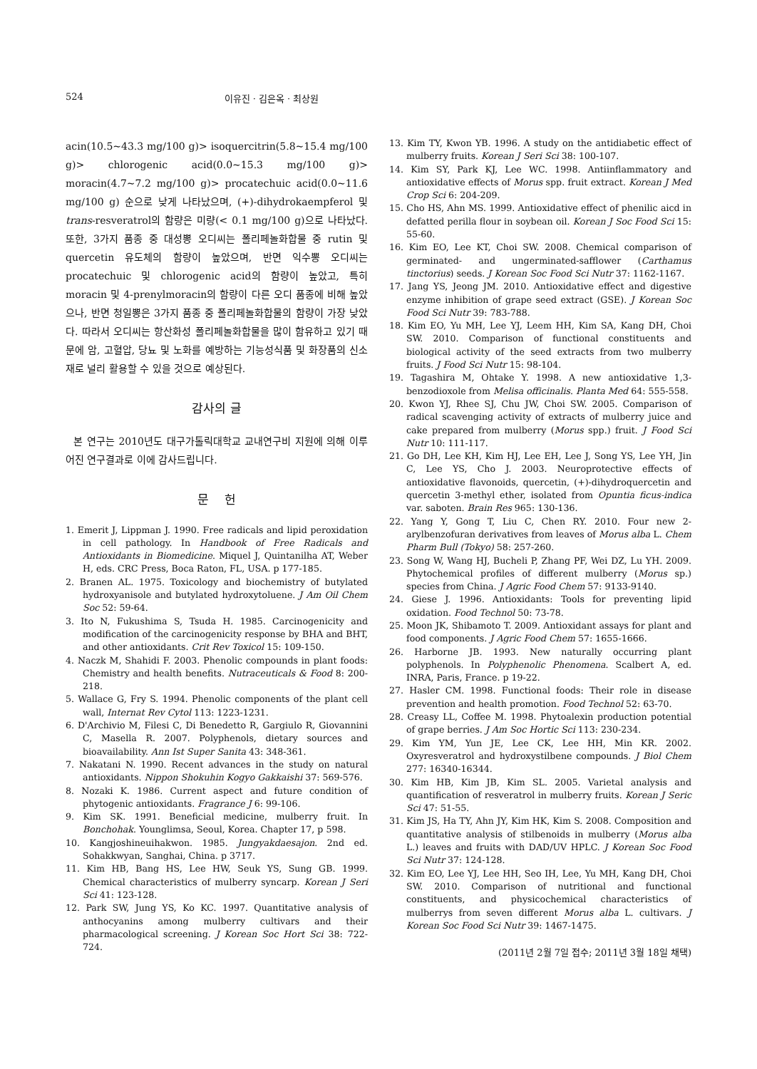524 이유진 · 김은옥 · 최상원
acin(10.5~43.3 mg/100 g)> isoquercitrin(5.8~15.4 mg/100 g)> chlorogenic acid(0.0~15.3 mg/100 g)> moracin(4.7~7.2 mg/100 g)> procatechuic acid(0.0~11.6 mg/100 g) 순으로 낮게 나타났으며, (+)-dihydrokaempferol 및 trans-resveratrol의 함량은 미량(< 0.1 mg/100 g)으로 나타났다. 또한, 3가지 품종 중 대성뽕 오디씨는 폴리페놀화합물 중 rutin 및 quercetin 유도체의 함량이 높았으며, 반면 익수뽕 오디씨는 procatechuic 및 chlorogenic acid의 함량이 높았고, 특히 moracin 및 4-prenylmoracin의 함량이 다른 오디 품종에 비해 높았으나, 반면 청일뽕은 3가지 품종 중 폴리페놀화합물의 함량이 가장 낮았다. 따라서 오디씨는 항산화성 폴리페놀화합물을 많이 함유하고 있기 때문에 암, 고혈압, 당뇨 및 노화를 예방하는 기능성식품 및 화장품의 신소재로 널리 활용할 수 있을 것으로 예상된다.
감사의 글
본 연구는 2010년도 대구가톨릭대학교 교내연구비 지원에 의해 이루어진 연구결과로 이에 감사드립니다.
문 헌
1. Emerit J, Lippman J. 1990. Free radicals and lipid peroxidation in cell pathology. In Handbook of Free Radicals and Antioxidants in Biomedicine. Miquel J, Quintanilha AT, Weber H, eds. CRC Press, Boca Raton, FL, USA. p 177-185.
2. Branen AL. 1975. Toxicology and biochemistry of butylated hydroxyanisole and butylated hydroxytoluene. J Am Oil Chem Soc 52: 59-64.
3. Ito N, Fukushima S, Tsuda H. 1985. Carcinogenicity and modification of the carcinogenicity response by BHA and BHT, and other antioxidants. Crit Rev Toxicol 15: 109-150.
4. Naczk M, Shahidi F. 2003. Phenolic compounds in plant foods: Chemistry and health benefits. Nutraceuticals & Food 8: 200-218.
5. Wallace G, Fry S. 1994. Phenolic components of the plant cell wall, Internat Rev Cytol 113: 1223-1231.
6. D'Archivio M, Filesi C, Di Benedetto R, Gargiulo R, Giovannini C, Masella R. 2007. Polyphenols, dietary sources and bioavailability. Ann Ist Super Sanita 43: 348-361.
7. Nakatani N. 1990. Recent advances in the study on natural antioxidants. Nippon Shokuhin Kogyo Gakkaishi 37: 569-576.
8. Nozaki K. 1986. Current aspect and future condition of phytogenic antioxidants. Fragrance J 6: 99-106.
9. Kim SK. 1991. Beneficial medicine, mulberry fruit. In Bonchohak. Younglimsa, Seoul, Korea. Chapter 17, p 598.
10. Kangjoshineuihakwon. 1985. Jungyakdaesajon. 2nd ed. Sohakkwyan, Sanghai, China. p 3717.
11. Kim HB, Bang HS, Lee HW, Seuk YS, Sung GB. 1999. Chemical characteristics of mulberry syncarp. Korean J Seri Sci 41: 123-128.
12. Park SW, Jung YS, Ko KC. 1997. Quantitative analysis of anthocyanins among mulberry cultivars and their pharmacological screening. J Korean Soc Hort Sci 38: 722-724.
13. Kim TY, Kwon YB. 1996. A study on the antidiabetic effect of mulberry fruits. Korean J Seri Sci 38: 100-107.
14. Kim SY, Park KJ, Lee WC. 1998. Antiinflammatory and antioxidative effects of Morus spp. fruit extract. Korean J Med Crop Sci 6: 204-209.
15. Cho HS, Ahn MS. 1999. Antioxidative effect of phenilic aicd in defatted perilla flour in soybean oil. Korean J Soc Food Sci 15: 55-60.
16. Kim EO, Lee KT, Choi SW. 2008. Chemical comparison of germinated- and ungerminated-safflower (Carthamus tinctorius) seeds. J Korean Soc Food Sci Nutr 37: 1162-1167.
17. Jang YS, Jeong JM. 2010. Antioxidative effect and digestive enzyme inhibition of grape seed extract (GSE). J Korean Soc Food Sci Nutr 39: 783-788.
18. Kim EO, Yu MH, Lee YJ, Leem HH, Kim SA, Kang DH, Choi SW. 2010. Comparison of functional constituents and biological activity of the seed extracts from two mulberry fruits. J Food Sci Nutr 15: 98-104.
19. Tagashira M, Ohtake Y. 1998. A new antioxidative 1,3-benzodioxole from Melisa officinalis. Planta Med 64: 555-558.
20. Kwon YJ, Rhee SJ, Chu JW, Choi SW. 2005. Comparison of radical scavenging activity of extracts of mulberry juice and cake prepared from mulberry (Morus spp.) fruit. J Food Sci Nutr 10: 111-117.
21. Go DH, Lee KH, Kim HJ, Lee EH, Lee J, Song YS, Lee YH, Jin C, Lee YS, Cho J. 2003. Neuroprotective effects of antioxidative flavonoids, quercetin, (+)-dihydroquercetin and quercetin 3-methyl ether, isolated from Opuntia ficus-indica var. saboten. Brain Res 965: 130-136.
22. Yang Y, Gong T, Liu C, Chen RY. 2010. Four new 2-arylbenzofuran derivatives from leaves of Morus alba L. Chem Pharm Bull (Tokyo) 58: 257-260.
23. Song W, Wang HJ, Bucheli P, Zhang PF, Wei DZ, Lu YH. 2009. Phytochemical profiles of different mulberry (Morus sp.) species from China. J Agric Food Chem 57: 9133-9140.
24. Giese J. 1996. Antioxidants: Tools for preventing lipid oxidation. Food Technol 50: 73-78.
25. Moon JK, Shibamoto T. 2009. Antioxidant assays for plant and food components. J Agric Food Chem 57: 1655-1666.
26. Harborne JB. 1993. New naturally occurring plant polyphenols. In Polyphenolic Phenomena. Scalbert A, ed. INRA, Paris, France. p 19-22.
27. Hasler CM. 1998. Functional foods: Their role in disease prevention and health promotion. Food Technol 52: 63-70.
28. Creasy LL, Coffee M. 1998. Phytoalexin production potential of grape berries. J Am Soc Hortic Sci 113: 230-234.
29. Kim YM, Yun JE, Lee CK, Lee HH, Min KR. 2002. Oxyresveratrol and hydroxystilbene compounds. J Biol Chem 277: 16340-16344.
30. Kim HB, Kim JB, Kim SL. 2005. Varietal analysis and quantification of resveratrol in mulberry fruits. Korean J Seric Sci 47: 51-55.
31. Kim JS, Ha TY, Ahn JY, Kim HK, Kim S. 2008. Composition and quantitative analysis of stilbenoids in mulberry (Morus alba L.) leaves and fruits with DAD/UV HPLC. J Korean Soc Food Sci Nutr 37: 124-128.
32. Kim EO, Lee YJ, Lee HH, Seo IH, Lee, Yu MH, Kang DH, Choi SW. 2010. Comparison of nutritional and functional constituents, and physicochemical characteristics of mulberrys from seven different Morus alba L. cultivars. J Korean Soc Food Sci Nutr 39: 1467-1475.
(2011년 2월 7일 접수; 2011년 3월 18일 채택)